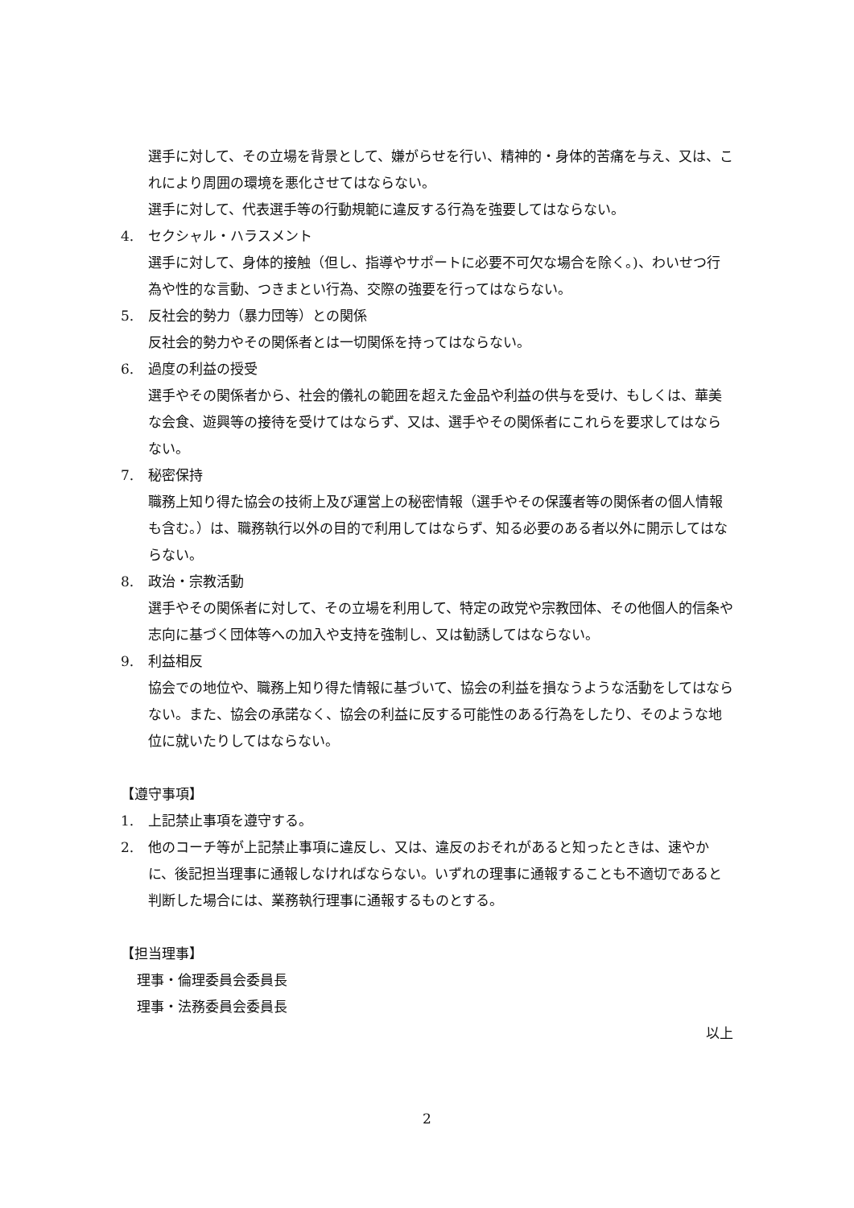選手に対して、その立場を背景として、嫌がらせを行い、精神的・身体的苦痛を与え、又は、これにより周囲の環境を悪化させてはならない。
選手に対して、代表選手等の行動規範に違反する行為を強要してはならない。
4. セクシャル・ハラスメント
選手に対して、身体的接触（但し、指導やサポートに必要不可欠な場合を除く。)、わいせつ行為や性的な言動、つきまとい行為、交際の強要を行ってはならない。
5. 反社会的勢力（暴力団等）との関係
反社会的勢力やその関係者とは一切関係を持ってはならない。
6. 過度の利益の授受
選手やその関係者から、社会的儀礼の範囲を超えた金品や利益の供与を受け、もしくは、華美な会食、遊興等の接待を受けてはならず、又は、選手やその関係者にこれらを要求してはならない。
7. 秘密保持
職務上知り得た協会の技術上及び運営上の秘密情報（選手やその保護者等の関係者の個人情報も含む。）は、職務執行以外の目的で利用してはならず、知る必要のある者以外に開示してはならない。
8. 政治・宗教活動
選手やその関係者に対して、その立場を利用して、特定の政党や宗教団体、その他個人的信条や志向に基づく団体等への加入や支持を強制し、又は勧誘してはならない。
9. 利益相反
協会での地位や、職務上知り得た情報に基づいて、協会の利益を損なうような活動をしてはならない。また、協会の承諾なく、協会の利益に反する可能性のある行為をしたり、そのような地位に就いたりしてはならない。
【遵守事項】
1. 上記禁止事項を遵守する。
2. 他のコーチ等が上記禁止事項に違反し、又は、違反のおそれがあると知ったときは、速やかに、後記担当理事に通報しなければならない。いずれの理事に通報することも不適切であると判断した場合には、業務執行理事に通報するものとする。
【担当理事】
理事・倫理委員会委員長
理事・法務委員会委員長
以上
2